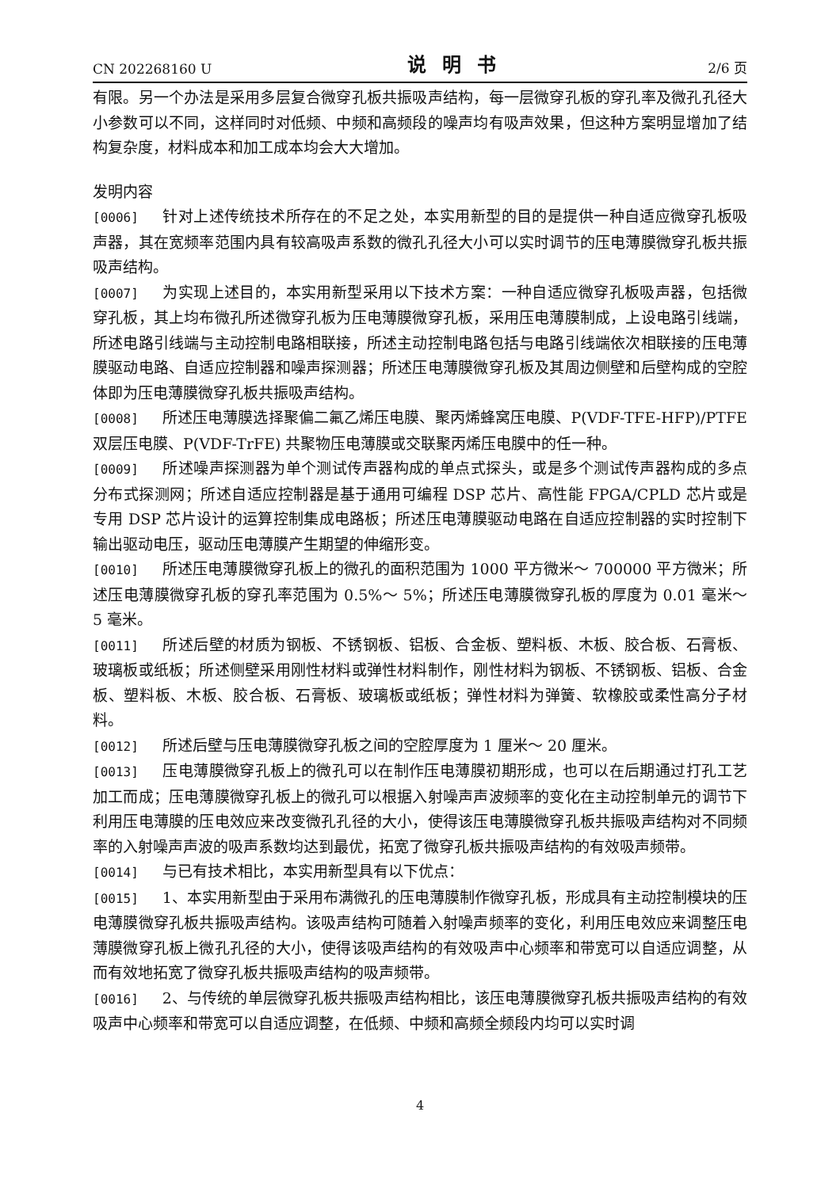CN 202268160 U 说明书 2/6 页
有限。另一个办法是采用多层复合微穿孔板共振吸声结构，每一层微穿孔板的穿孔率及微孔孔径大小参数可以不同，这样同时对低频、中频和高频段的噪声均有吸声效果，但这种方案明显增加了结构复杂度，材料成本和加工成本均会大大增加。
发明内容
[0006] 针对上述传统技术所存在的不足之处，本实用新型的目的是提供一种自适应微穿孔板吸声器，其在宽频率范围内具有较高吸声系数的微孔孔径大小可以实时调节的压电薄膜微穿孔板共振吸声结构。
[0007] 为实现上述目的，本实用新型采用以下技术方案：一种自适应微穿孔板吸声器，包括微穿孔板，其上均布微孔所述微穿孔板为压电薄膜微穿孔板，采用压电薄膜制成，上设电路引线端，所述电路引线端与主动控制电路相联接，所述主动控制电路包括与电路引线端依次相联接的压电薄膜驱动电路、自适应控制器和噪声探测器；所述压电薄膜微穿孔板及其周边侧壁和后壁构成的空腔体即为压电薄膜微穿孔板共振吸声结构。
[0008] 所述压电薄膜选择聚偏二氟乙烯压电膜、聚丙烯蜂窝压电膜、P(VDF-TFE-HFP)/PTFE 双层压电膜、P(VDF-TrFE) 共聚物压电薄膜或交联聚丙烯压电膜中的任一种。
[0009] 所述噪声探测器为单个测试传声器构成的单点式探头，或是多个测试传声器构成的多点分布式探测网；所述自适应控制器是基于通用可编程 DSP 芯片、高性能 FPGA/CPLD 芯片或是专用 DSP 芯片设计的运算控制集成电路板；所述压电薄膜驱动电路在自适应控制器的实时控制下输出驱动电压，驱动压电薄膜产生期望的伸缩形变。
[0010] 所述压电薄膜微穿孔板上的微孔的面积范围为 1000 平方微米～ 700000 平方微米；所述压电薄膜微穿孔板的穿孔率范围为 0.5%～ 5%；所述压电薄膜微穿孔板的厚度为 0.01 毫米～ 5 毫米。
[0011] 所述后壁的材质为钢板、不锈钢板、铝板、合金板、塑料板、木板、胶合板、石膏板、玻璃板或纸板；所述侧壁采用刚性材料或弹性材料制作，刚性材料为钢板、不锈钢板、铝板、合金板、塑料板、木板、胶合板、石膏板、玻璃板或纸板；弹性材料为弹簧、软橡胶或柔性高分子材料。
[0012] 所述后壁与压电薄膜微穿孔板之间的空腔厚度为 1 厘米～ 20 厘米。
[0013] 压电薄膜微穿孔板上的微孔可以在制作压电薄膜初期形成，也可以在后期通过打孔工艺加工而成；压电薄膜微穿孔板上的微孔可以根据入射噪声声波频率的变化在主动控制单元的调节下利用压电薄膜的压电效应来改变微孔孔径的大小，使得该压电薄膜微穿孔板共振吸声结构对不同频率的入射噪声声波的吸声系数均达到最优，拓宽了微穿孔板共振吸声结构的有效吸声频带。
[0014] 与已有技术相比，本实用新型具有以下优点：
[0015] 1、本实用新型由于采用布满微孔的压电薄膜制作微穿孔板，形成具有主动控制模块的压电薄膜微穿孔板共振吸声结构。该吸声结构可随着入射噪声频率的变化，利用压电效应来调整压电薄膜微穿孔板上微孔孔径的大小，使得该吸声结构的有效吸声中心频率和带宽可以自适应调整，从而有效地拓宽了微穿孔板共振吸声结构的吸声频带。
[0016] 2、与传统的单层微穿孔板共振吸声结构相比，该压电薄膜微穿孔板共振吸声结构的有效吸声中心频率和带宽可以自适应调整，在低频、中频和高频全频段内均可以实时调
4